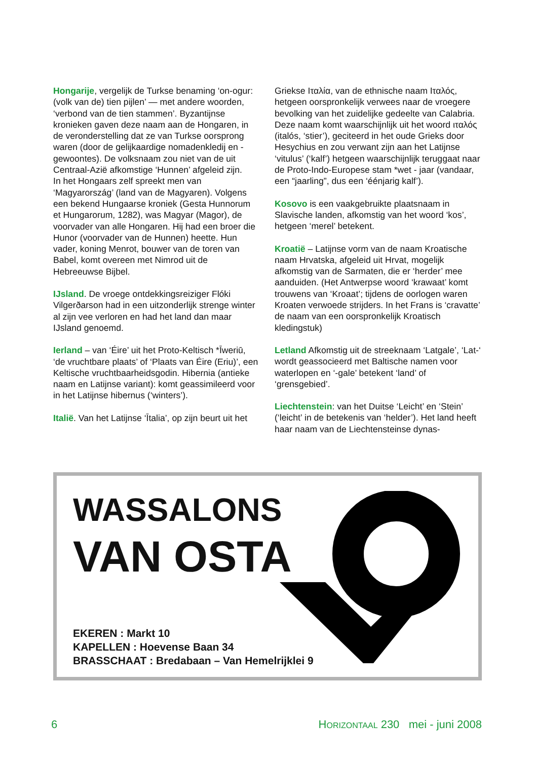Hongarije, vergelijk de Turkse benaming ‘on-ogur: (volk van de) tien pijlen’ — met andere woorden, ‘verbond van de tien stammen’. Byzantijnse kronieken gaven deze naam aan de Hongaren, in de veronderstelling dat ze van Turkse oorsprong waren (door de gelijkaardige nomadenkledij en -gewoontes). De volksnaam zou niet van de uit Centraal-Azië afkomstige ‘Hunnen’ afgeleid zijn.
In het Hongaars zelf spreekt men van ‘Magyarország’ (land van de Magyaren). Volgens een bekend Hungaarse kroniek (Gesta Hunnorum et Hungarorum, 1282), was Magyar (Magor), de voorvader van alle Hongaren. Hij had een broer die Hunor (voorvader van de Hunnen) heette. Hun vader, koning Menrot, bouwer van de toren van Babel, komt overeen met Nimrod uit de Hebreeuwse Bijbel.
IJsland. De vroege ontdekkingsreiziger Flóki Vilgerðarson had in een uitzonderlijk strenge winter al zijn vee verloren en had het land dan maar IJsland genoemd.
Ierland – van ‘Éire’ uit het Proto-Keltisch *Īweriū, ‘de vruchtbare plaats’ of ‘Plaats van Éire (Eriu)’, een Keltische vruchtbaarheidsgodin. Hibernia (antieke naam en Latijnse variant): komt geassimileerd voor in het Latijnse hibernus (‘winters’).
Italië. Van het Latijnse ‘Ītalia’, op zijn beurt uit het
Griekse Ιταλία, van de ethnische naam Ιταλός, hetgeen oorspronkelijk verwees naar de vroegere bevolking van het zuidelijke gedeelte van Calabria. Deze naam komt waarschijnlijk uit het woord ιταλός (italós, ‘stier’), geciteerd in het oude Grieks door Hesychius en zou verwant zijn aan het Latijnse ‘vitulus’ (‘kalf’) hetgeen waarschijnlijk teruggaat naar de Proto-Indo-Europese stam *wet - jaar (vandaar, een “jaarling”, dus een ‘éénjarig kalf’).
Kosovo is een vaakgebruikte plaatsnaam in Slavische landen, afkomstig van het woord ‘kos’, hetgeen ‘merel’ betekent.
Kroatië – Latijnse vorm van de naam Kroatische naam Hrvatska, afgeleid uit Hrvat, mogelijk afkomstig van de Sarmaten, die er ‘herder’ mee aanduiden. (Het Antwerpse woord ‘krawaat’ komt trouwens van ‘Kroaat’; tijdens de oorlogen waren Kroaten verwoede strijders. In het Frans is ‘cravatte’ de naam van een oorspronkelijk Kroatisch kledingstuk)
Letland Afkomstig uit de streeknaam ‘Latgale’, ‘Lat-‘ wordt geassocieerd met Baltische namen voor waterlopen en ‘-gale’ betekent ‘land’ of ‘grensgebied’.
Liechtenstein: van het Duitse ‘Leicht’ en ‘Stein’ (‘leicht’ in de betekenis van ‘helder’). Het land heeft haar naam van de Liechtensteinse dynas-
WASSALONS
VAN OSTA
EKEREN : Markt 10
KAPELLEN : Hoevense Baan 34
BRASSCHAAT : Bredabaan – Van Hemelrijklei 9
6 HORIZONTAAL 230 mei - juni 2008